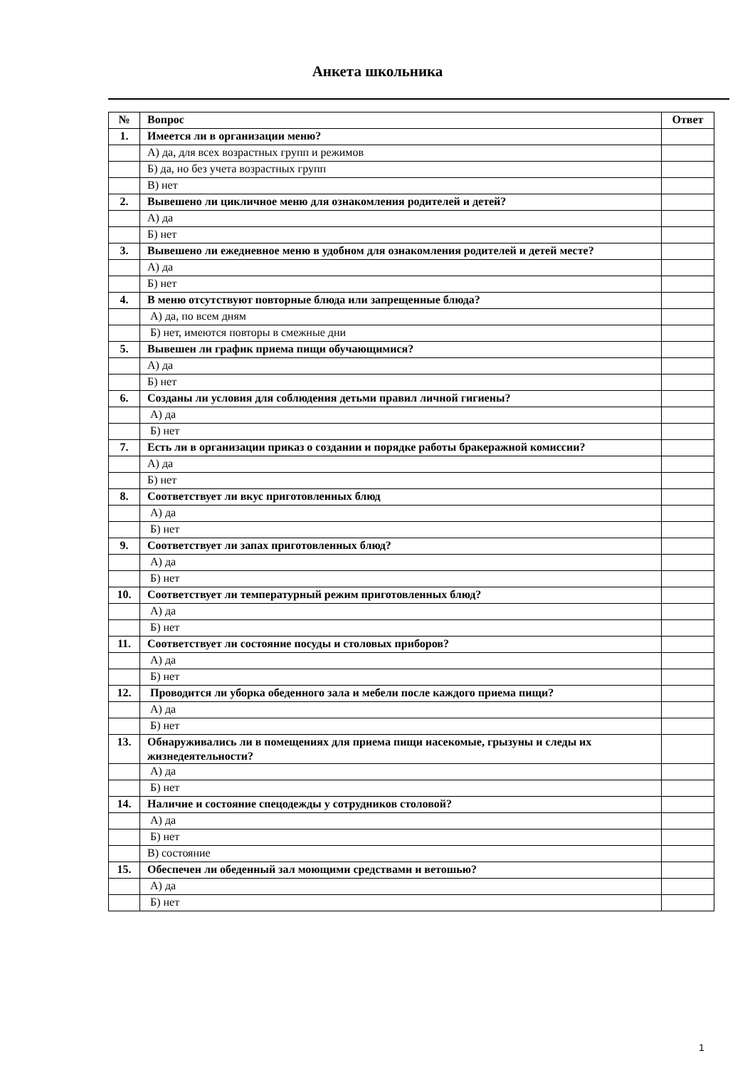Анкета школьника
| № | Вопрос | Ответ |
| --- | --- | --- |
| 1. | Имеется ли в организации меню? | |
| | А) да, для всех возрастных групп и режимов | |
| | Б) да, но без учета возрастных групп | |
| | В) нет | |
| 2. | Вывешено ли цикличное меню для ознакомления родителей и детей? | |
| | А) да | |
| | Б) нет | |
| 3. | Вывешено ли ежедневное меню в удобном для ознакомления родителей и детей месте? | |
| | А) да | |
| | Б) нет | |
| 4. | В меню отсутствуют повторные блюда или запрещенные блюда? | |
| | А) да, по всем дням | |
| | Б) нет, имеются повторы в смежные дни | |
| 5. | Вывешен ли график приема пищи обучающимися? | |
| | А) да | |
| | Б) нет | |
| 6. | Созданы ли условия для соблюдения детьми правил личной гигиены? | |
| | А) да | |
| | Б) нет | |
| 7. | Есть ли в организации приказ о создании и порядке работы бракеражной комиссии? | |
| | А) да | |
| | Б) нет | |
| 8. | Соответствует ли вкус приготовленных блюд | |
| | А) да | |
| | Б) нет | |
| 9. | Соответствует ли запах приготовленных блюд? | |
| | А) да | |
| | Б) нет | |
| 10. | Соответствует ли температурный режим приготовленных блюд? | |
| | А) да | |
| | Б) нет | |
| 11. | Соответствует ли состояние посуды и столовых приборов? | |
| | А) да | |
| | Б) нет | |
| 12. | Проводится ли уборка обеденного зала и мебели после каждого приема пищи? | |
| | А) да | |
| | Б) нет | |
| 13. | Обнаруживались ли в помещениях для приема пищи насекомые, грызуны и следы их жизнедеятельности? | |
| | А) да | |
| | Б) нет | |
| 14. | Наличие и состояние спецодежды у сотрудников столовой? | |
| | А) да | |
| | Б) нет | |
| | В) состояние | |
| 15. | Обеспечен ли обеденный зал моющими средствами и ветошью? | |
| | А) да | |
| | Б) нет | |
1